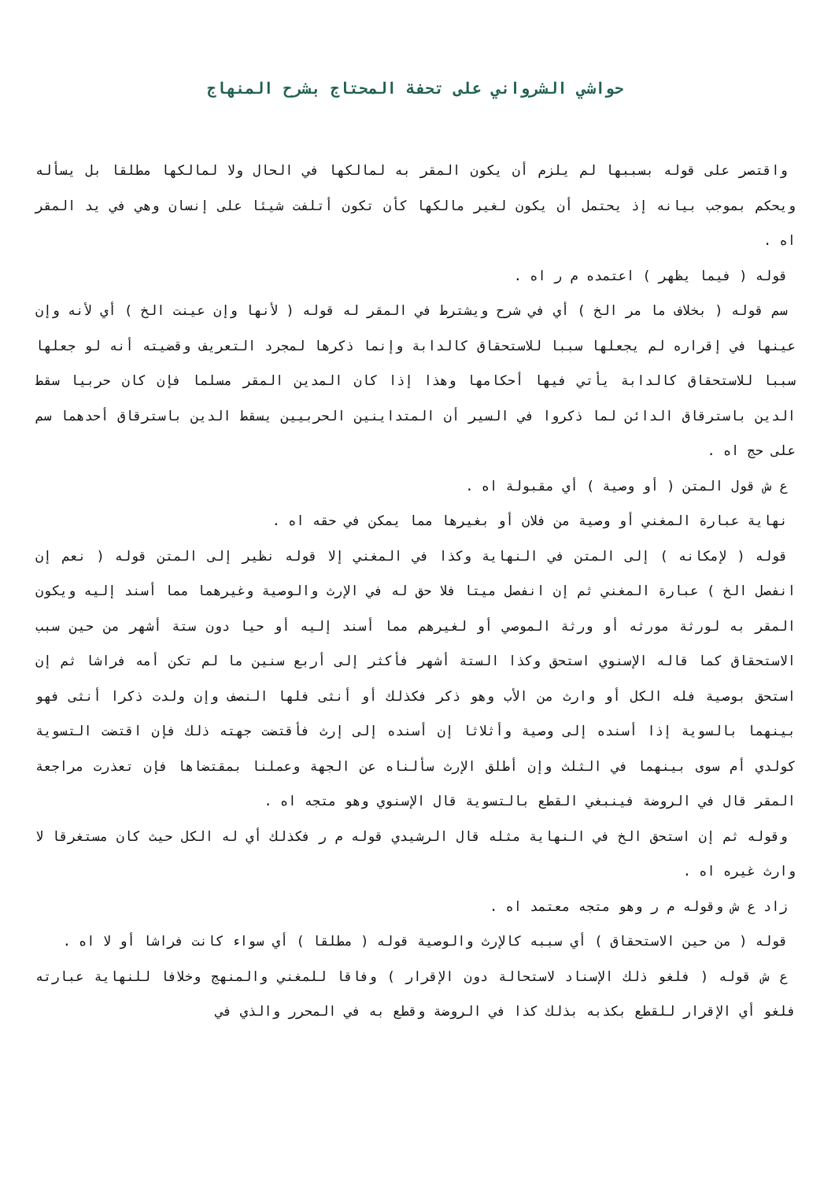حواشي الشرواني على تحفة المحتاج بشرح المنهاج
واقتصر على قوله بسببها لم يلزم أن يكون المقر به لمالكها في الحال ولا لمالكها مطلقا بل يسأله ويحكم بموجب بيانه إذ يحتمل أن يكون لغير مالكها كأن تكون أتلفت شيئا على إنسان وهي في يد المقر اه .
قوله ( فيما يظهر ) اعتمده م ر اه .
سم قوله ( بخلاف ما مر الخ ) أي في شرح ويشترط في المقر له قوله ( لأنها وإن عينت الخ ) أي لأنه وإن عينها في إقراره لم يجعلها سببا للاستحقاق كالدابة وإنما ذكرها لمجرد التعريف وقضيته أنه لو جعلها سببا للاستحقاق كالدابة يأتي فيها أحكامها وهذا إذا كان المدين المقر مسلما فإن كان حربيا سقط الدين باسترقاق الدائن لما ذكروا في السير أن المتداينين الحربيين يسقط الدين باسترقاق أحدهما سم على حج اه .
ع ش قول المتن ( أو وصية ) أي مقبولة اه .
نهاية عبارة المغني أو وصية من فلان أو بغيرها مما يمكن في حقه اه .
قوله ( لإمكانه ) إلى المتن في النهاية وكذا في المغني إلا قوله نظير إلى المتن قوله ( نعم إن انفصل الخ ) عبارة المغني ثم إن انفصل ميتا فلا حق له في الإرث والوصية وغيرهما مما أسند إليه ويكون المقر به لورثة مورثه أو ورثة الموصي أو لغيرهم مما أسند إليه أو حيا دون ستة أشهر من حين سبب الاستحقاق كما قاله الإسنوي استحق وكذا الستة أشهر فأكثر إلى أربع سنين ما لم تكن أمه فراشا ثم إن استحق بوصية فله الكل أو وارث من الأب وهو ذكر فكذلك أو أنثى فلها النصف وإن ولدت ذكرا أنثى فهو بينهما بالسوية إذا أسنده إلى وصية وأثلاثا إن أسنده إلى إرث فأقتضت جهته ذلك فإن اقتضت التسوية كولدي أم سوى بينهما في الثلث وإن أطلق الإرث سألناه عن الجهة وعملنا بمقتضاها فإن تعذرت مراجعة المقر قال في الروضة فينبغي القطع بالتسوية قال الإسنوي وهو متجه اه .
وقوله ثم إن استحق الخ في النهاية مثله قال الرشيدي قوله م ر فكذلك أي له الكل حيث كان مستغرقا لا وارث غيره اه .
زاد ع ش وقوله م ر وهو متجه معتمد اه .
قوله ( من حين الاستحقاق ) أي سببه كالإرث والوصية قوله ( مطلقا ) أي سواء كانت فراشا أو لا اه .
ع ش قوله ( فلغو ذلك الإسناد لاستحالة دون الإقرار ) وفاقا للمغني والمنهج وخلافا للنهاية عبارته فلغو أي الإقرار للقطع بكذبه بذلك كذا في الروضة وقطع به في المحرر والذي في